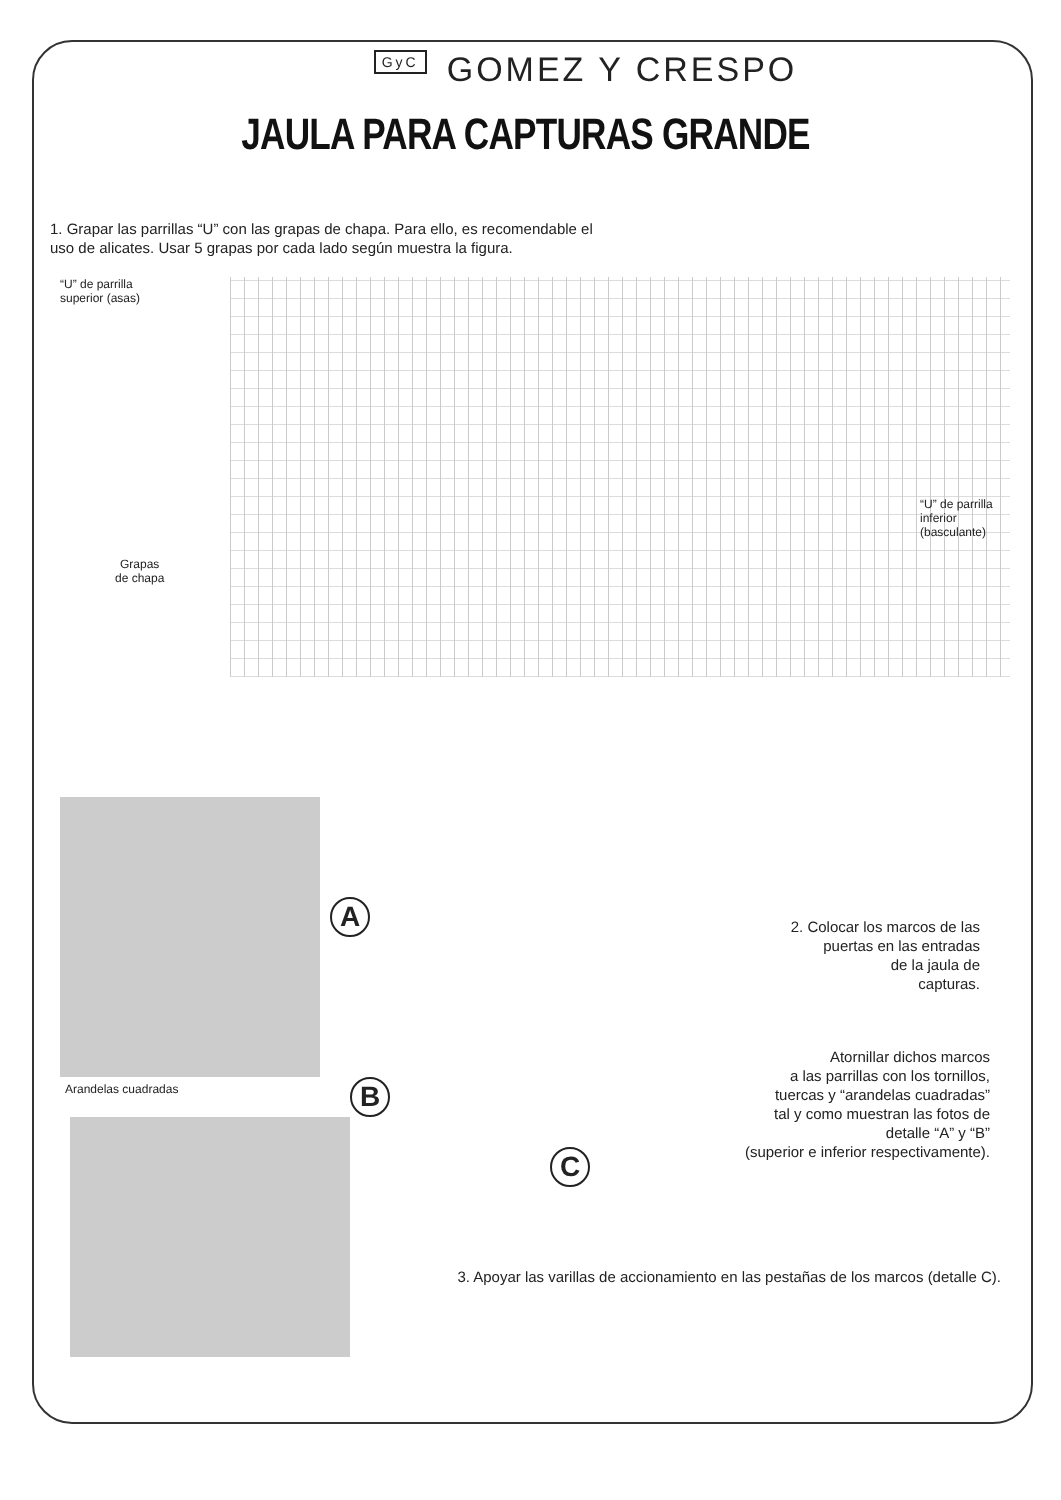GyC GOMEZ Y CRESPO
JAULA PARA CAPTURAS GRANDE
1. Grapar las parrillas “U” con las grapas de chapa. Para ello, es recomendable el uso de alicates. Usar 5 grapas por cada lado según muestra la figura.
“U” de parrilla
superior (asas)
“U” de parrilla
inferior (basculante)
Grapas
de chapa
Arandelas cuadradas
A
B
C
2. Colocar los marcos de las
puertas en las entradas
de la jaula de
capturas.
Atornillar dichos marcos
a las parrillas con los tornillos,
tuercas y “arandelas cuadradas”
tal y como muestran las fotos de
detalle “A” y “B”
(superior e inferior respectivamente).
3. Apoyar las varillas de accionamiento en las pestañas de los marcos (detalle C).